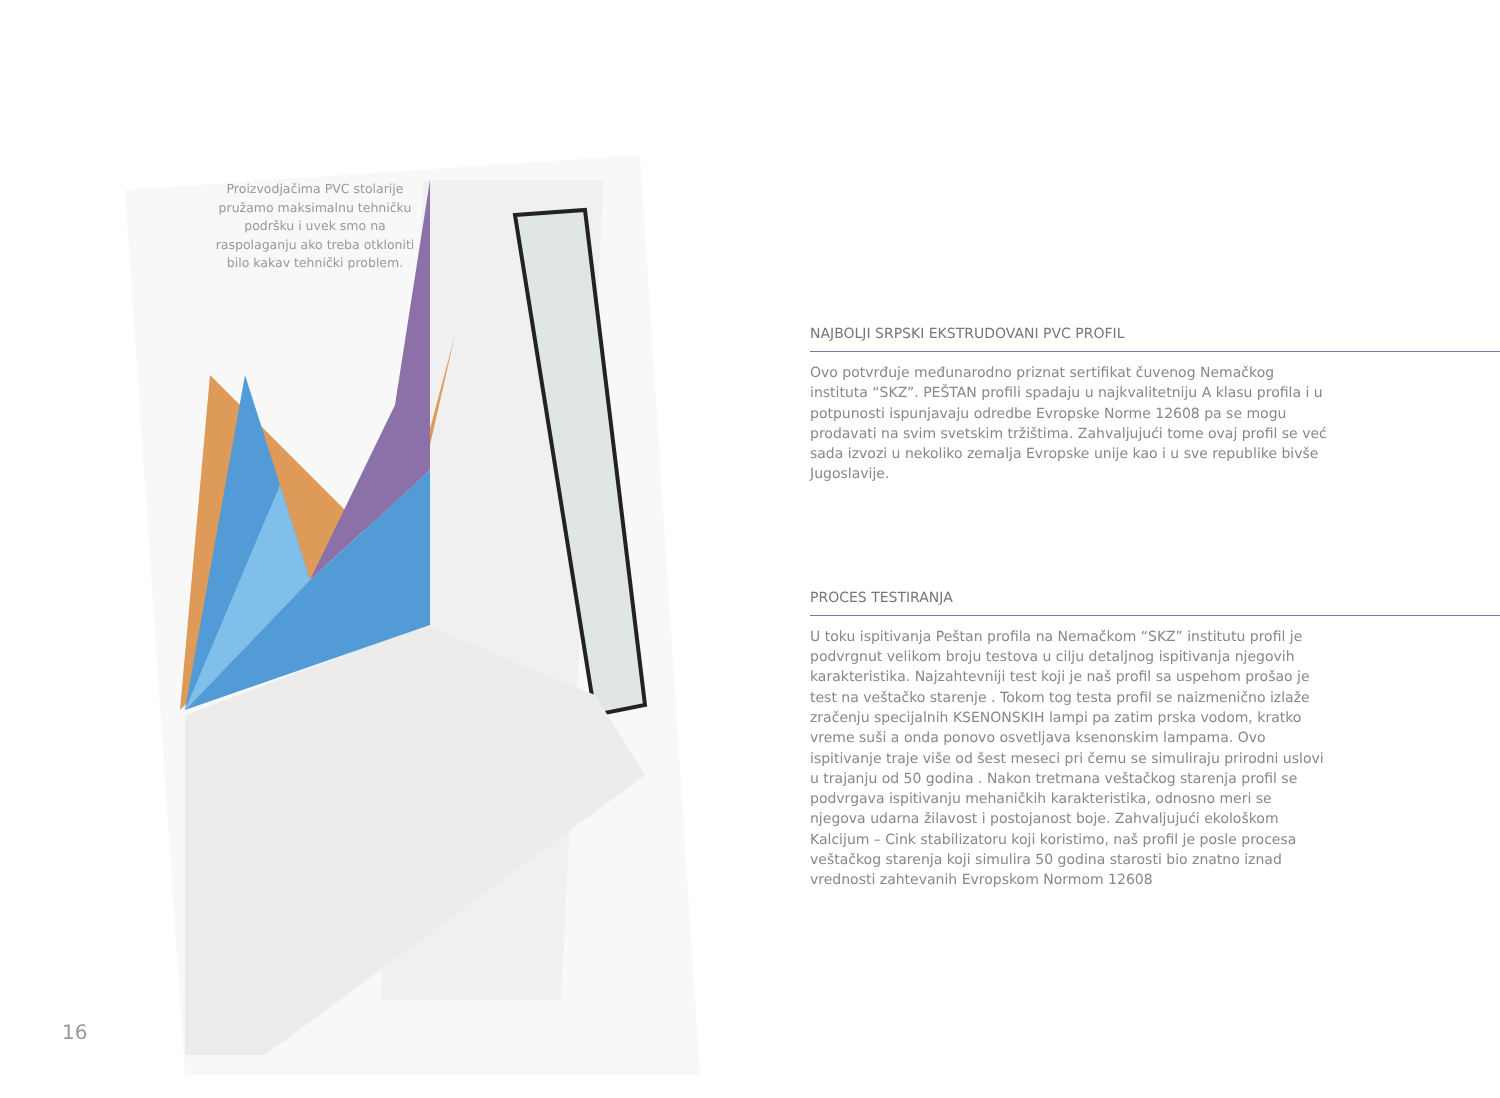Proizvodjačima PVC stolarije pružamo maksimalnu tehničku podršku i uvek smo na raspolaganju ako treba otkloniti bilo kakav tehnički problem.
NAJBOLJI SRPSKI EKSTRUDOVANI PVC PROFIL
Ovo potvrđuje međunarodno priznat sertifikat čuvenog Nemačkog instituta “SKZ”. PEŠTAN profili spadaju u najkvalitetniju A klasu profila i u potpunosti ispunjavaju odredbe Evropske Norme 12608 pa se mogu prodavati na svim svetskim tržištima. Zahvaljujući tome ovaj profil se već sada izvozi u nekoliko zemalja Evropske unije kao i u sve republike bivše Jugoslavije.
PROCES TESTIRANJA
U toku ispitivanja Peštan profila na Nemačkom “SKZ” institutu profil je podvrgnut velikom broju testova u cilju detaljnog ispitivanja njegovih karakteristika. Najzahtevniji test koji je naš profil sa uspehom prošao je test na veštačko starenje . Tokom tog testa profil se naizmenično izlaže zračenju specijalnih KSENONSKIH lampi pa zatim prska vodom, kratko vreme suši a onda ponovo osvetljava ksenonskim lampama. Ovo ispitivanje traje više od šest meseci pri čemu se simuliraju prirodni uslovi u trajanju od 50 godina . Nakon tretmana veštačkog starenja profil se podvrgava ispitivanju mehaničkih karakteristika, odnosno meri se njegova udarna žilavost i postojanost boje. Zahvaljujući ekološkom Kalcijum – Cink stabilizatoru koji koristimo, naš profil je posle procesa veštačkog starenja koji simulira 50 godina starosti bio znatno iznad vrednosti zahtevanih Evropskom Normom 12608
16